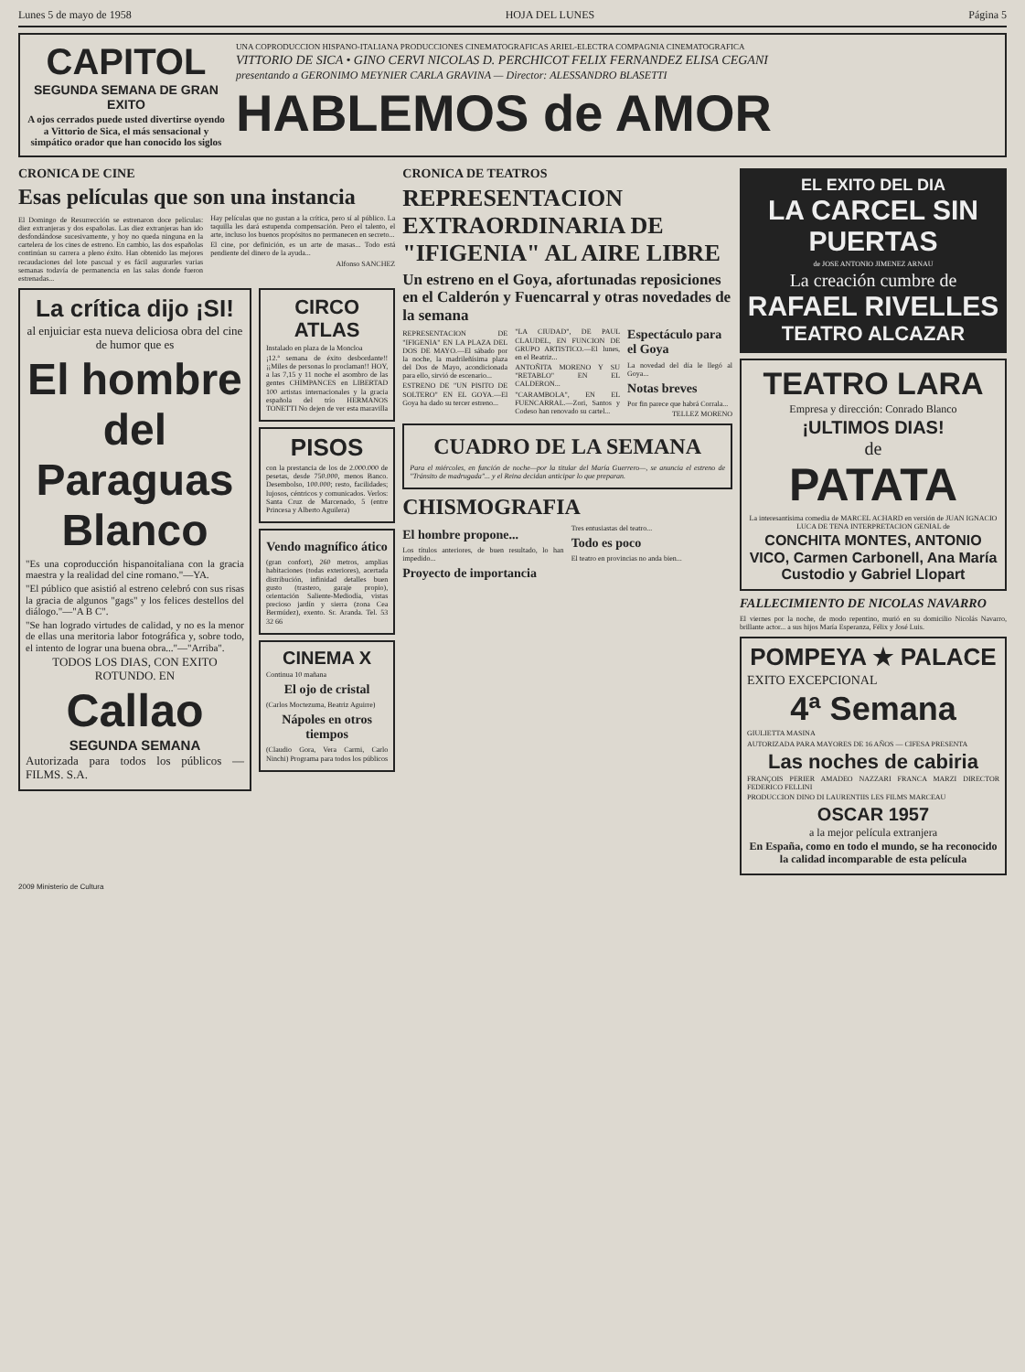Lunes 5 de mayo de 1958 HOJA DEL LUNES Página 5
CAPITOL
SEGUNDA SEMANA DE GRAN EXITO
A ojos cerrados puede usted divertirse oyendo a Vittorio de Sica, el más sensacional y simpático orador que han conocido los siglos
UNA COPRODUCCION HISPANO-ITALIANA PRODUCCIONES CINEMATOGRAFICAS ARIEL-ELECTRA COMPAGNIA CINEMATOGRAFICA
VITTORIO DE SICA • GINO CERVI NICOLAS D. PERCHICOT FELIX FERNANDEZ ELISA CEGANI
presentando a GERONIMO MEYNIER CARLA GRAVINA — Director: ALESSANDRO BLASETTI
HABLEMOS de AMOR
CRONICA DE CINE
Esas películas que son una instancia
El Domingo de Resurrección se estrenaron doce películas: diez extranjeras y dos españolas. Las diez extranjeras han ido desfondándose sucesivamente, y hoy no queda ninguna en la cartelera de los cines de estreno. En cambio, las dos españolas continúan su carrera a pleno éxito. Han obtenido las mejores recaudaciones del lote pascual y es fácil augurarles varias semanas todavía de permanencia en las salas donde fueron estrenadas...
Hay películas que no gustan a la crítica, pero sí al público. La taquilla les dará estupenda compensación. Pero el talento, el arte, incluso los buenos propósitos no permanecen en secreto...
El cine, por definición, es un arte de masas... Todo está pendiente del dinero de la ayuda...
Alfonso SANCHEZ
La crítica dijo ¡SI!
al enjuiciar esta nueva deliciosa obra del cine de humor que es
El hombre del Paraguas Blanco
"Es una coproducción hispanoitaliana con la gracia maestra y la realidad del cine romano."—YA.
"El público que asistió al estreno celebró con sus risas la gracia de algunos "gags" y los felices destellos del diálogo."—"A B C".
"Se han logrado virtudes de calidad, y no es la menor de ellas una meritoria labor fotográfica y, sobre todo, el intento de lograr una buena obra..."—"Arriba".
TODOS LOS DIAS, CON EXITO ROTUNDO. EN
Callao
SEGUNDA SEMANA
Autorizada para todos los públicos — FILMS. S.A.
CIRCO ATLAS
Instalado en plaza de la Moncloa
¡12.ª semana de éxito desbordante!! ¡¡Miles de personas lo proclaman!! HOY, a las 7,15 y 11 noche el asombro de las gentes CHIMPANCES en LIBERTAD 100 artistas internacionales y la gracia española del trío HERMANOS TONETTI No dejen de ver esta maravilla
PISOS
con la prestancia de los de 2.000.000 de pesetas, desde 750.000, menos Banco. Desembolso, 100.000; resto, facilidades; lujosos, céntricos y comunicados. Verlos: Santa Cruz de Marcenado, 5 (entre Princesa y Alberto Aguilera)
Vendo magnífico ático
(gran confort), 260 metros, amplias habitaciones (todas exteriores), acertada distribución, infinidad detalles buen gusto (trastero, garaje propio), orientación Saliente-Mediodía, vistas precioso jardín y sierra (zona Cea Bermúdez), exento. Sr. Aranda. Tel. 53 32 66
CINEMA X
Continua 10 mañana
El ojo de cristal
(Carlos Moctezuma, Beatriz Aguirre)
Nápoles en otros tiempos
(Claudio Gora, Vera Carmi, Carlo Ninchi) Programa para todos los públicos
CRONICA DE TEATROS
REPRESENTACION EXTRAORDINARIA DE "IFIGENIA" AL AIRE LIBRE
Un estreno en el Goya, afortunadas reposiciones en el Calderón y Fuencarral y otras novedades de la semana
REPRESENTACION DE "IFIGENIA" EN LA PLAZA DEL DOS DE MAYO.—El sábado por la noche, la madrileñísima plaza del Dos de Mayo, acondicionada para ello, sirvió de escenario...
ESTRENO DE "UN PISITO DE SOLTERO" EN EL GOYA.—El Goya ha dado su tercer estreno...
"LA CIUDAD", DE PAUL CLAUDEL, EN FUNCION DE GRUPO ARTISTICO.—El lunes, en el Beatriz...
ANTOÑITA MORENO Y SU "RETABLO" EN EL CALDERON...
"CARAMBOLA", EN EL FUENCARRAL.—Zori, Santos y Codeso han renovado su cartel...
Espectáculo para el Goya
La novedad del día le llegó al Goya...
Notas breves
Por fin parece que habrá Corrala...
TELLEZ MORENO
CUADRO DE LA SEMANA
Para el miércoles, en función de noche—por la titular del María Guerrero—, se anuncia el estreno de "Tránsito de madrugada"... y el Reina decidan anticipar lo que preparan.
CHISMOGRAFIA
El hombre propone...
Los títulos anteriores, de buen resultado, lo han impedido...
Proyecto de importancia
Tres entusiastas del teatro...
Todo es poco
El teatro en provincias no anda bien...
EL EXITO DEL DIA
LA CARCEL SIN PUERTAS
de JOSE ANTONIO JIMENEZ ARNAU
La creación cumbre de
RAFAEL RIVELLES
TEATRO ALCAZAR
TEATRO LARA
Empresa y dirección: Conrado Blanco
¡ULTIMOS DIAS!
de
PATATA
La interesantísima comedia de MARCEL ACHARD en versión de JUAN IGNACIO LUCA DE TENA INTERPRETACION GENIAL de
CONCHITA MONTES, ANTONIO VICO, Carmen Carbonell, Ana María Custodio y Gabriel Llopart
FALLECIMIENTO DE NICOLAS NAVARRO
El viernes por la noche, de modo repentino, murió en su domicilio Nicolás Navarro, brillante actor... a sus hijos María Esperanza, Félix y José Luis.
POMPEYA ★ PALACE
EXITO EXCEPCIONAL
4ª Semana
GIULIETTA MASINA
AUTORIZADA PARA MAYORES DE 16 AÑOS — CIFESA PRESENTA
Las noches de cabiria
FRANÇOIS PERIER AMADEO NAZZARI FRANCA MARZI DIRECTOR FEDERICO FELLINI
PRODUCCION DINO DI LAURENTIIS LES FILMS MARCEAU
OSCAR 1957
a la mejor película extranjera
En España, como en todo el mundo, se ha reconocido la calidad incomparable de esta película
2009 Ministerio de Cultura